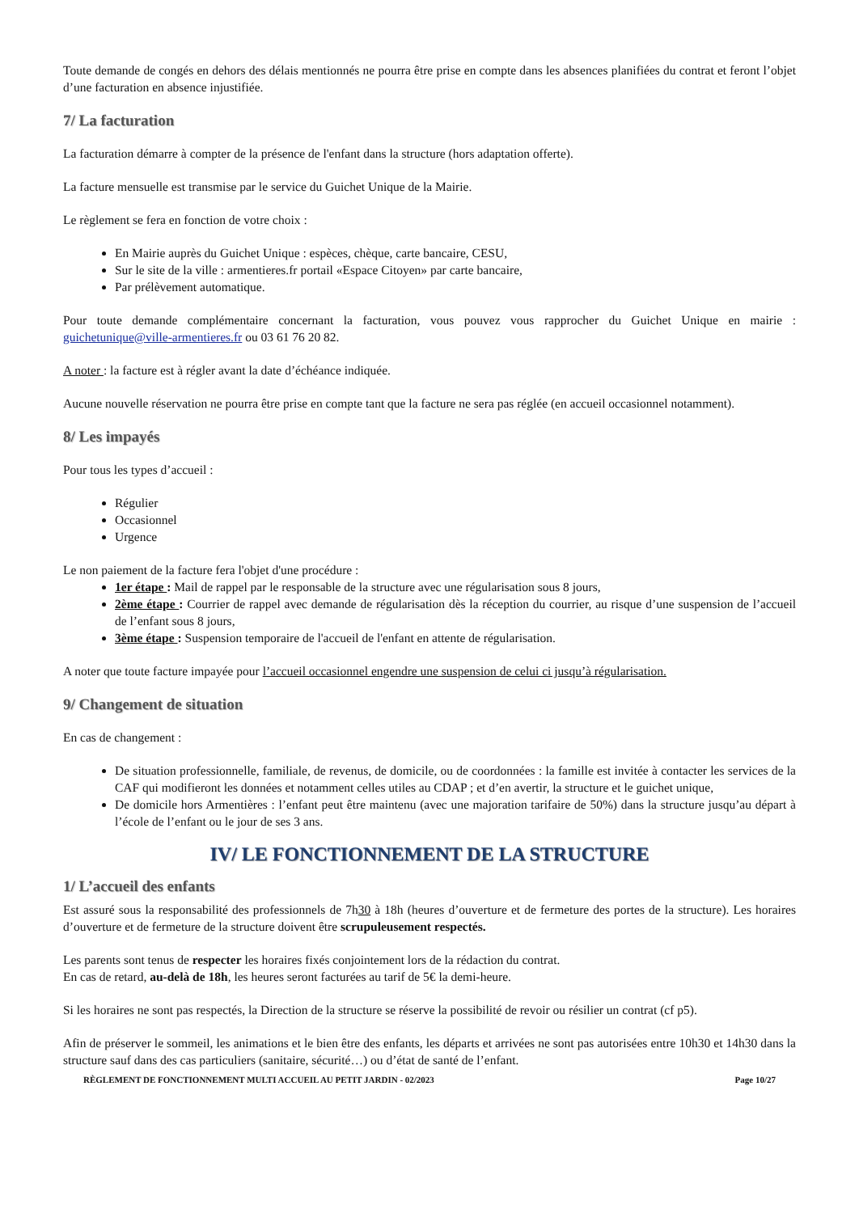Toute demande de congés en dehors des délais mentionnés ne pourra être prise en compte dans les absences planifiées du contrat et feront l’objet d’une facturation en absence injustifiée.
7/ La facturation
La facturation démarre à compter de la présence de l'enfant dans la structure (hors adaptation offerte).
La facture mensuelle est transmise par le service du Guichet Unique de la Mairie.
Le règlement se fera en fonction de votre choix :
En Mairie auprès du Guichet Unique : espèces, chèque, carte bancaire, CESU,
Sur le site de la ville : armentieres.fr portail «Espace Citoyen» par carte bancaire,
Par prélèvement automatique.
Pour toute demande complémentaire concernant la facturation, vous pouvez vous rapprocher du Guichet Unique en mairie : guichetunique@ville-armentieres.fr ou 03 61 76 20 82.
A noter : la facture est à régler avant la date d’échéance indiquée.
Aucune nouvelle réservation ne pourra être prise en compte tant que la facture ne sera pas réglée (en accueil occasionnel notamment).
8/ Les impayés
Pour tous les types d’accueil :
Régulier
Occasionnel
Urgence
Le non paiement de la facture fera l'objet d'une procédure :
1er étape : Mail de rappel par le responsable de la structure avec une régularisation sous 8 jours,
2ème étape : Courrier de rappel avec demande de régularisation dès la réception du courrier, au risque d’une suspension de l’accueil de l’enfant sous 8 jours,
3ème étape : Suspension temporaire de l'accueil de l'enfant en attente de régularisation.
A noter que toute facture impayée pour l’accueil occasionnel engendre une suspension de celui ci jusqu’à régularisation.
9/ Changement de situation
En cas de changement :
De situation professionnelle, familiale, de revenus, de domicile, ou de coordonnées : la famille est invitée à contacter les services de la CAF qui modifieront les données et notamment celles utiles au CDAP ; et d’en avertir, la structure et le guichet unique,
De domicile hors Armentières : l’enfant peut être maintenu (avec une majoration tarifaire de 50%) dans la structure jusqu’au départ à l’école de l’enfant ou le jour de ses 3 ans.
IV/ LE FONCTIONNEMENT DE LA STRUCTURE
1/ L’accueil des enfants
Est assuré sous la responsabilité des professionnels de 7h30 à 18h (heures d’ouverture et de fermeture des portes de la structure). Les horaires d’ouverture et de fermeture de la structure doivent être scrupuleusement respectés.
Les parents sont tenus de respecter les horaires fixés conjointement lors de la rédaction du contrat.
En cas de retard, au-delà de 18h, les heures seront facturées au tarif de 5€ la demi-heure.
Si les horaires ne sont pas respectés, la Direction de la structure se réserve la possibilité de revoir ou résilier un contrat (cf p5).
Afin de préserver le sommeil, les animations et le bien être des enfants, les départs et arrivées ne sont pas autorisées entre 10h30 et 14h30 dans la structure sauf dans des cas particuliers (sanitaire, sécurité…) ou d’état de santé de l’enfant.
RÈGLEMENT DE FONCTIONNEMENT MULTI ACCUEIL AU PETIT JARDIN - 02/2023 Page 10/27